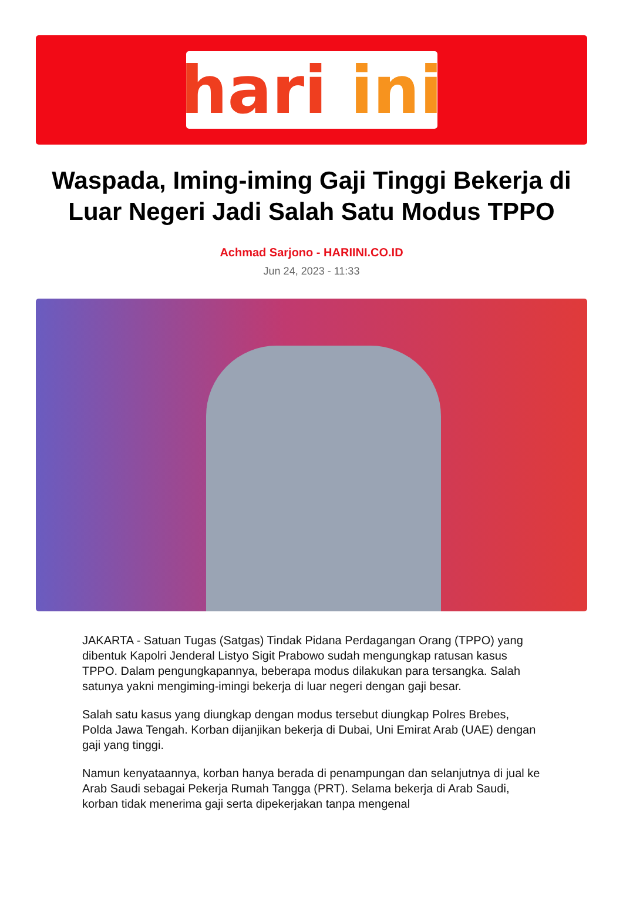hari ini
Waspada, Iming-iming Gaji Tinggi Bekerja di Luar Negeri Jadi Salah Satu Modus TPPO
Achmad Sarjono - HARIINI.CO.ID
Jun 24, 2023 - 11:33
JAKARTA - Satuan Tugas (Satgas) Tindak Pidana Perdagangan Orang (TPPO) yang dibentuk Kapolri Jenderal Listyo Sigit Prabowo sudah mengungkap ratusan kasus TPPO. Dalam pengungkapannya, beberapa modus dilakukan para tersangka. Salah satunya yakni mengiming-imingi bekerja di luar negeri dengan gaji besar.
Salah satu kasus yang diungkap dengan modus tersebut diungkap Polres Brebes, Polda Jawa Tengah. Korban dijanjikan bekerja di Dubai, Uni Emirat Arab (UAE) dengan gaji yang tinggi.
Namun kenyataannya, korban hanya berada di penampungan dan selanjutnya di jual ke Arab Saudi sebagai Pekerja Rumah Tangga (PRT). Selama bekerja di Arab Saudi, korban tidak menerima gaji serta dipekerjakan tanpa mengenal